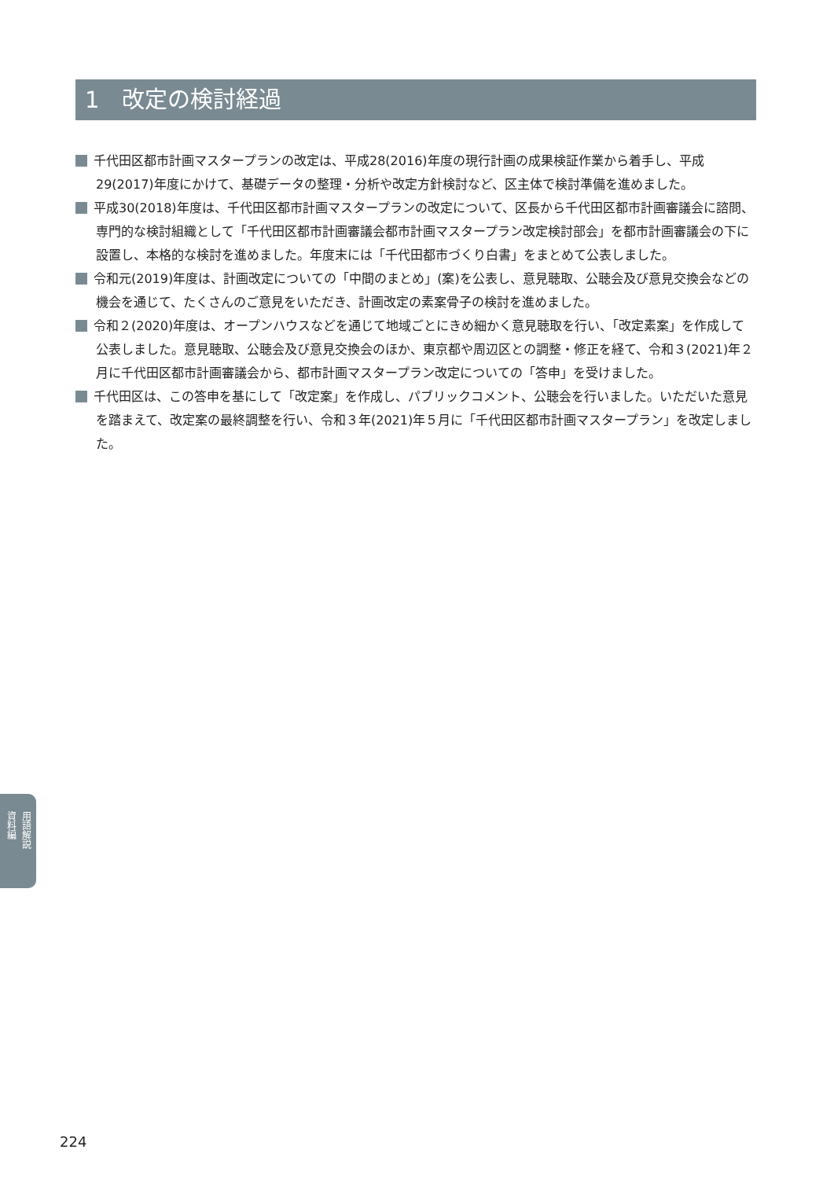1　改定の検討経過
千代田区都市計画マスタープランの改定は、平成28(2016)年度の現行計画の成果検証作業から着手し、平成29(2017)年度にかけて、基礎データの整理・分析や改定方針検討など、区主体で検討準備を進めました。
平成30(2018)年度は、千代田区都市計画マスタープランの改定について、区長から千代田区都市計画審議会に諮問、専門的な検討組織として「千代田区都市計画審議会都市計画マスタープラン改定検討部会」を都市計画審議会の下に設置し、本格的な検討を進めました。年度末には「千代田都市づくり白書」をまとめて公表しました。
令和元(2019)年度は、計画改定についての「中間のまとめ」(案)を公表し、意見聴取、公聴会及び意見交換会などの機会を通じて、たくさんのご意見をいただき、計画改定の素案骨子の検討を進めました。
令和２(2020)年度は、オープンハウスなどを通じて地域ごとにきめ細かく意見聴取を行い、「改定素案」を作成して公表しました。意見聴取、公聴会及び意見交換会のほか、東京都や周辺区との調整・修正を経て、令和３(2021)年２月に千代田区都市計画審議会から、都市計画マスタープラン改定についての「答申」を受けました。
千代田区は、この答申を基にして「改定案」を作成し、パブリックコメント、公聴会を行いました。いただいた意見を踏まえて、改定案の最終調整を行い、令和３年(2021)年５月に「千代田区都市計画マスタープラン」を改定しました。
用語解説 資料編
224